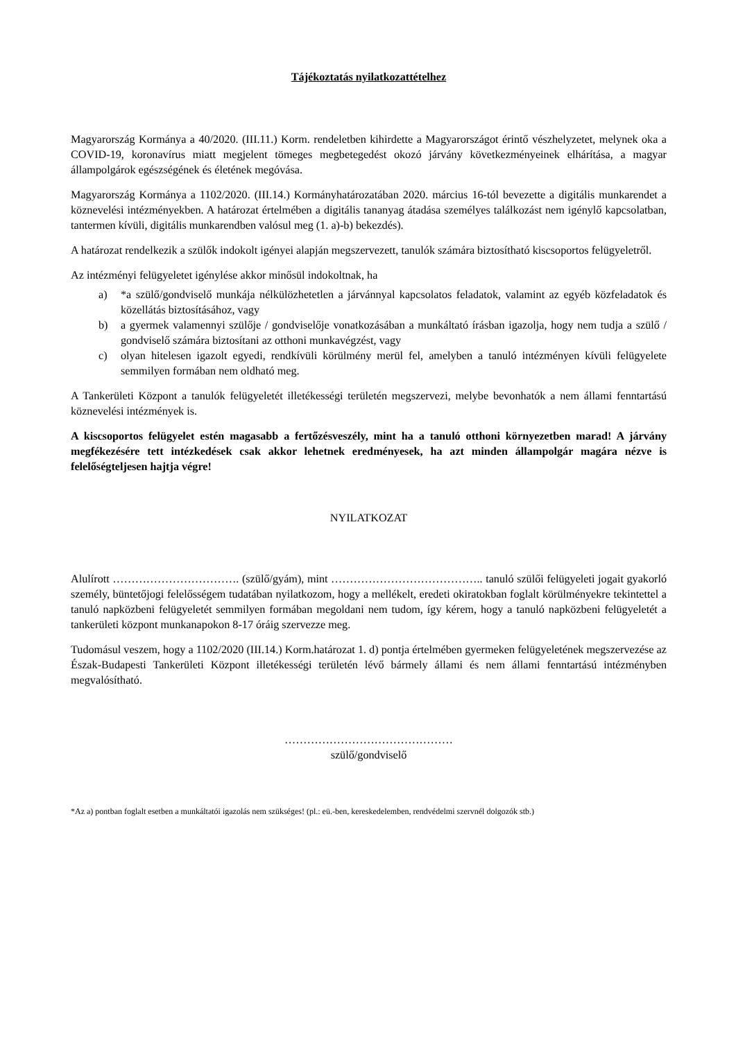Tájékoztatás nyilatkozattételhez
Magyarország Kormánya a 40/2020. (III.11.) Korm. rendeletben kihirdette a Magyarországot érintő vészhelyzetet, melynek oka a COVID-19, koronavírus miatt megjelent tömeges megbetegedést okozó járvány következményeinek elhárítása, a magyar állampolgárok egészségének és életének megóvása.
Magyarország Kormánya a 1102/2020. (III.14.) Kormányhatározatában 2020. március 16-tól bevezette a digitális munkarendet a köznevelési intézményekben. A határozat értelmében a digitális tananyag átadása személyes találkozást nem igénylő kapcsolatban, tantermen kívüli, digitális munkarendben valósul meg (1. a)-b) bekezdés).
A határozat rendelkezik a szülők indokolt igényei alapján megszervezett, tanulók számára biztosítható kiscsoportos felügyeletről.
Az intézményi felügyeletet igénylése akkor minősül indokoltnak, ha
a) *a szülő/gondviselő munkája nélkülözhetetlen a járvánnyal kapcsolatos feladatok, valamint az egyéb közfeladatok és közellátás biztosításához, vagy
b) a gyermek valamennyi szülője / gondviselője vonatkozásában a munkáltató írásban igazolja, hogy nem tudja a szülő / gondviselő számára biztosítani az otthoni munkavégzést, vagy
c) olyan hitelesen igazolt egyedi, rendkívüli körülmény merül fel, amelyben a tanuló intézményen kívüli felügyelete semmilyen formában nem oldható meg.
A Tankerületi Központ a tanulók felügyeletét illetékességi területén megszervezi, melybe bevonhatók a nem állami fenntartású köznevelési intézmények is.
A kiscsoportos felügyelet estén magasabb a fertőzésveszély, mint ha a tanuló otthoni környezetben marad! A járvány megfékezésére tett intézkedések csak akkor lehetnek eredményesek, ha azt minden állampolgár magára nézve is felelőségteljesen hajtja végre!
NYILATKOZAT
Alulírott ……………………………. (szülő/gyám), mint ………………………………….. tanuló szülői felügyeleti jogait gyakorló személy, büntetőjogi felelősségem tudatában nyilatkozom, hogy a mellékelt, eredeti okiratokban foglalt körülményekre tekintettel a tanuló napközbeni felügyeletét semmilyen formában megoldani nem tudom, így kérem, hogy a tanuló napközbeni felügyeletét a tankerületi központ munkanapokon 8-17 óráig szervezze meg.
Tudomásul veszem, hogy a 1102/2020 (III.14.) Korm.határozat 1. d) pontja értelmében gyermeken felügyeletének megszervezése az Észak-Budapesti Tankerületi Központ illetékességi területén lévő bármely állami és nem állami fenntartású intézményben megvalósítható.
………………………………………
szülő/gondviselő
*Az a) pontban foglalt esetben a munkáltatói igazolás nem szükséges! (pl.: eü.-ben, kereskedelemben, rendvédelmi szervnél dolgozók stb.)